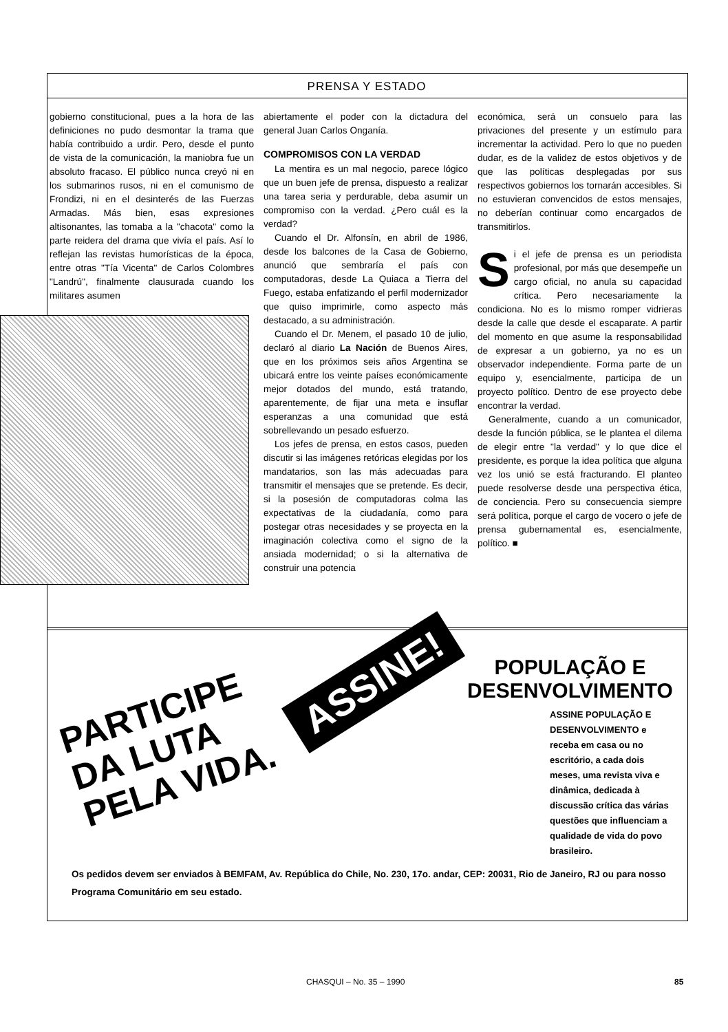PRENSA Y ESTADO
gobierno constitucional, pues a la hora de las definiciones no pudo desmontar la trama que había contribuido a urdir. Pero, desde el punto de vista de la comunicación, la maniobra fue un absoluto fracaso. El público nunca creyó ni en los submarinos rusos, ni en el comunismo de Frondizi, ni en el desinterés de las Fuerzas Armadas. Más bien, esas expresiones altisonantes, las tomaba a la "chacota" como la parte reidera del drama que vivía el país. Así lo reflejan las revistas humorísticas de la época, entre otras "Tía Vicenta" de Carlos Colombres "Landrú", finalmente clausurada cuando los militares asumen
abiertamente el poder con la dictadura del general Juan Carlos Onganía.
COMPROMISOS CON LA VERDAD
La mentira es un mal negocio, parece lógico que un buen jefe de prensa, dispuesto a realizar una tarea seria y perdurable, deba asumir un compromiso con la verdad. ¿Pero cuál es la verdad?
Cuando el Dr. Alfonsín, en abril de 1986, desde los balcones de la Casa de Gobierno, anunció que sembraría el país con computadoras, desde La Quiaca a Tierra del Fuego, estaba enfatizando el perfil modernizador que quiso imprimirle, como aspecto más destacado, a su administración.
Cuando el Dr. Menem, el pasado 10 de julio, declaró al diario La Nación de Buenos Aires, que en los próximos seis años Argentina se ubicará entre los veinte países económicamente mejor dotados del mundo, está tratando, aparentemente, de fijar una meta e insuflar esperanzas a una comunidad que está sobrellevando un pesado esfuerzo.
Los jefes de prensa, en estos casos, pueden discutir si las imágenes retóricas elegidas por los mandatarios, son las más adecuadas para transmitir el mensajes que se pretende. Es decir, si la posesión de computadoras colma las expectativas de la ciudadanía, como para postegar otras necesidades y se proyecta en la imaginación colectiva como el signo de la ansiada modernidad; o si la alternativa de construir una potencia
económica, será un consuelo para las privaciones del presente y un estímulo para incrementar la actividad. Pero lo que no pueden dudar, es de la validez de estos objetivos y de que las políticas desplegadas por sus respectivos gobiernos los tornarán accesibles. Si no estuvieran convencidos de estos mensajes, no deberían continuar como encargados de transmitirlos.
Si el jefe de prensa es un periodista profesional, por más que desempeñe un cargo oficial, no anula su capacidad crítica. Pero necesariamente la condiciona. No es lo mismo romper vidrieras desde la calle que desde el escaparate. A partir del momento en que asume la responsabilidad de expresar a un gobierno, ya no es un observador independiente. Forma parte de un equipo y, esencialmente, participa de un proyecto político. Dentro de ese proyecto debe encontrar la verdad.
Generalmente, cuando a un comunicador, desde la función pública, se le plantea el dilema de elegir entre "la verdad" y lo que dice el presidente, es porque la idea política que alguna vez los unió se está fracturando. El planteo puede resolverse desde una perspectiva ética, de conciencia. Pero su consecuencia siempre será política, porque el cargo de vocero o jefe de prensa gubernamental es, esencialmente, político. ■
PARTICIPE
DA LUTA
PELA VIDA.
ASSINE!
POPULAÇÃO E
DESENVOLVIMENTO
ASSINE POPULAÇÃO E DESENVOLVIMENTO e receba em casa ou no escritório, a cada dois meses, uma revista viva e dinâmica, dedicada à discussão crítica das várias questões que influenciam a qualidade de vida do povo brasileiro.
Os pedidos devem ser enviados à BEMFAM, Av. República do Chile, No. 230, 17o. andar, CEP: 20031, Rio de Janeiro, RJ ou para nosso Programa Comunitário em seu estado.
CHASQUI – No. 35 – 1990 85